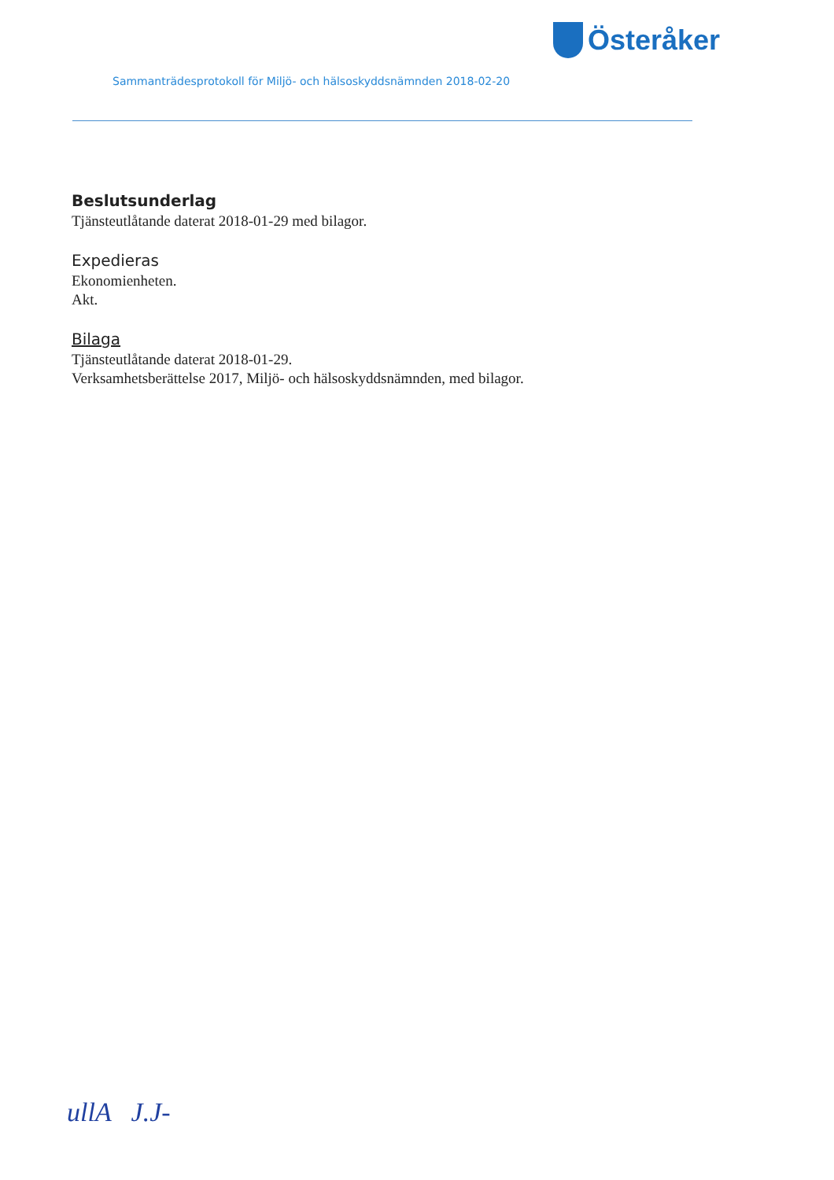Österåker
Sammanträdesprotokoll för Miljö- och hälsoskyddsnämnden 2018-02-20
Beslutsunderlag
Tjänsteutlåtande daterat 2018-01-29 med bilagor.
Expedieras
Ekonomienheten.
Akt.
Bilaga
Tjänsteutlåtande daterat 2018-01-29.
Verksamhetsberättelse 2017, Miljö- och hälsoskyddsnämnden, med bilagor.
ullA J.J-